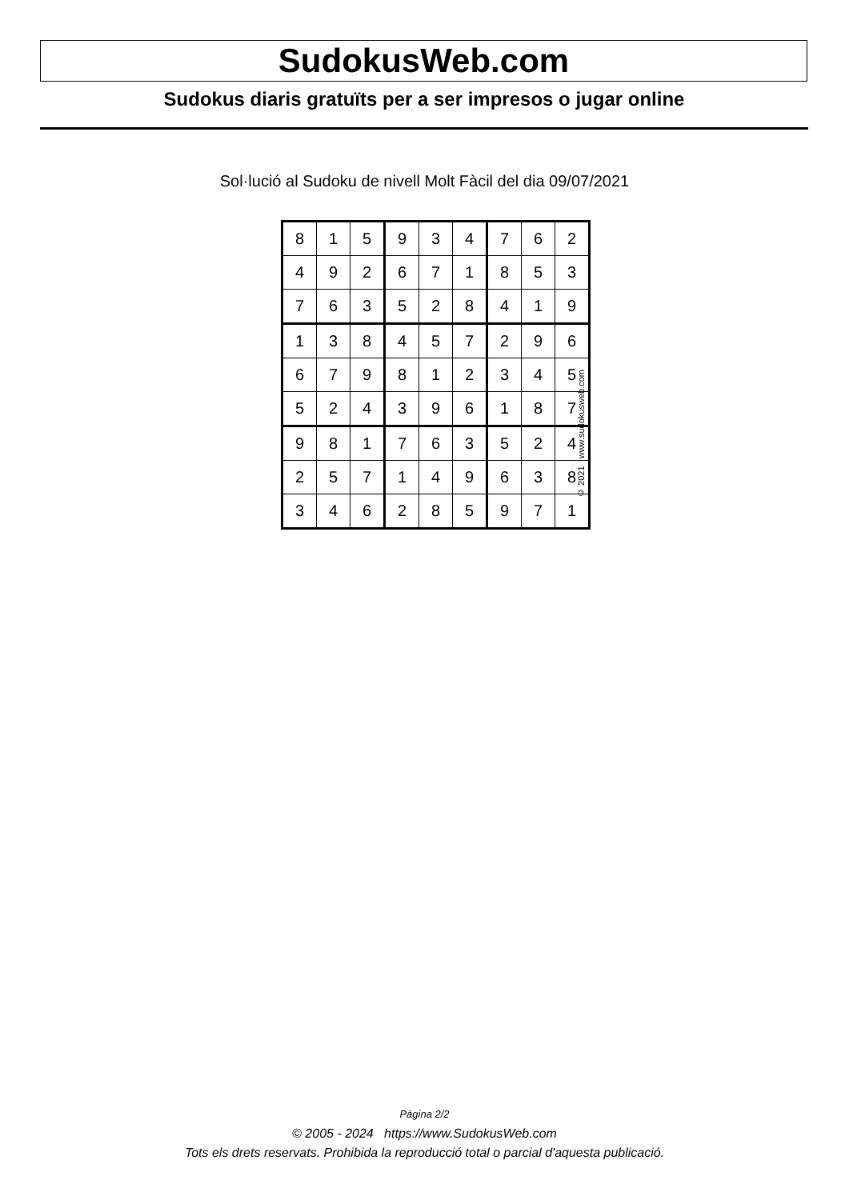SudokusWeb.com
Sudokus diaris gratuïts per a ser impresos o jugar online
Sol·lució al Sudoku de nivell Molt Fàcil del dia 09/07/2021
| 8 | 1 | 5 | 9 | 3 | 4 | 7 | 6 | 2 |
| 4 | 9 | 2 | 6 | 7 | 1 | 8 | 5 | 3 |
| 7 | 6 | 3 | 5 | 2 | 8 | 4 | 1 | 9 |
| 1 | 3 | 8 | 4 | 5 | 7 | 2 | 9 | 6 |
| 6 | 7 | 9 | 8 | 1 | 2 | 3 | 4 | 5 |
| 5 | 2 | 4 | 3 | 9 | 6 | 1 | 8 | 7 |
| 9 | 8 | 1 | 7 | 6 | 3 | 5 | 2 | 4 |
| 2 | 5 | 7 | 1 | 4 | 9 | 6 | 3 | 8 |
| 3 | 4 | 6 | 2 | 8 | 5 | 9 | 7 | 1 |
© 2021 www.sudokusweb.com
Pàgina 2/2
© 2005 - 2024 https://www.SudokusWeb.com
Tots els drets reservats. Prohibida la reproducció total o parcial d'aquesta publicació.